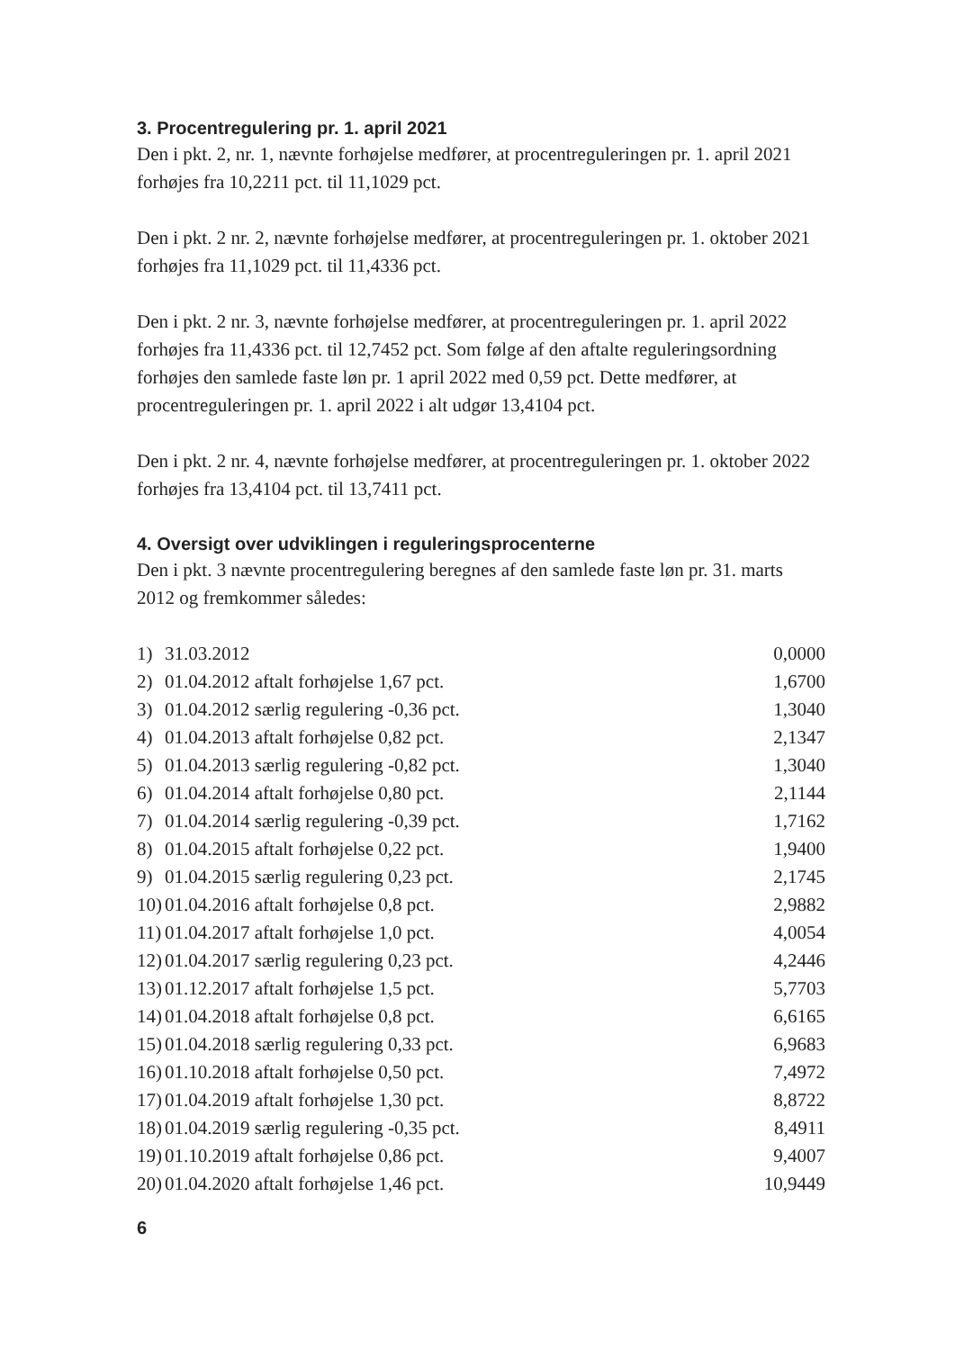3. Procentregulering pr. 1. april 2021
Den i pkt. 2, nr. 1, nævnte forhøjelse medfører, at procentreguleringen pr. 1. april 2021 forhøjes fra 10,2211 pct. til 11,1029 pct.
Den i pkt. 2 nr. 2, nævnte forhøjelse medfører, at procentreguleringen pr. 1. oktober 2021 forhøjes fra 11,1029 pct. til 11,4336 pct.
Den i pkt. 2 nr. 3, nævnte forhøjelse medfører, at procentreguleringen pr. 1. april 2022 forhøjes fra 11,4336 pct. til 12,7452 pct. Som følge af den aftalte reguleringsordning forhøjes den samlede faste løn pr. 1 april 2022 med 0,59 pct. Dette medfører, at procentreguleringen pr. 1. april 2022 i alt udgør 13,4104 pct.
Den i pkt. 2 nr. 4, nævnte forhøjelse medfører, at procentreguleringen pr. 1. oktober 2022 forhøjes fra 13,4104 pct. til 13,7411 pct.
4. Oversigt over udviklingen i reguleringsprocenterne
Den i pkt. 3 nævnte procentregulering beregnes af den samlede faste løn pr. 31. marts 2012 og fremkommer således:
| 1) | 31.03.2012 | 0,0000 |
| 2) | 01.04.2012 aftalt forhøjelse 1,67 pct. | 1,6700 |
| 3) | 01.04.2012 særlig regulering -0,36 pct. | 1,3040 |
| 4) | 01.04.2013 aftalt forhøjelse 0,82 pct. | 2,1347 |
| 5) | 01.04.2013 særlig regulering -0,82 pct. | 1,3040 |
| 6) | 01.04.2014 aftalt forhøjelse 0,80 pct. | 2,1144 |
| 7) | 01.04.2014 særlig regulering -0,39 pct. | 1,7162 |
| 8) | 01.04.2015 aftalt forhøjelse 0,22 pct. | 1,9400 |
| 9) | 01.04.2015 særlig regulering 0,23 pct. | 2,1745 |
| 10) | 01.04.2016 aftalt forhøjelse 0,8 pct. | 2,9882 |
| 11) | 01.04.2017 aftalt forhøjelse 1,0 pct. | 4,0054 |
| 12) | 01.04.2017 særlig regulering 0,23 pct. | 4,2446 |
| 13) | 01.12.2017 aftalt forhøjelse 1,5 pct. | 5,7703 |
| 14) | 01.04.2018 aftalt forhøjelse 0,8 pct. | 6,6165 |
| 15) | 01.04.2018 særlig regulering 0,33 pct. | 6,9683 |
| 16) | 01.10.2018 aftalt forhøjelse 0,50 pct. | 7,4972 |
| 17) | 01.04.2019 aftalt forhøjelse 1,30 pct. | 8,8722 |
| 18) | 01.04.2019 særlig regulering -0,35 pct. | 8,4911 |
| 19) | 01.10.2019 aftalt forhøjelse 0,86 pct. | 9,4007 |
| 20) | 01.04.2020 aftalt forhøjelse 1,46 pct. | 10,9449 |
6